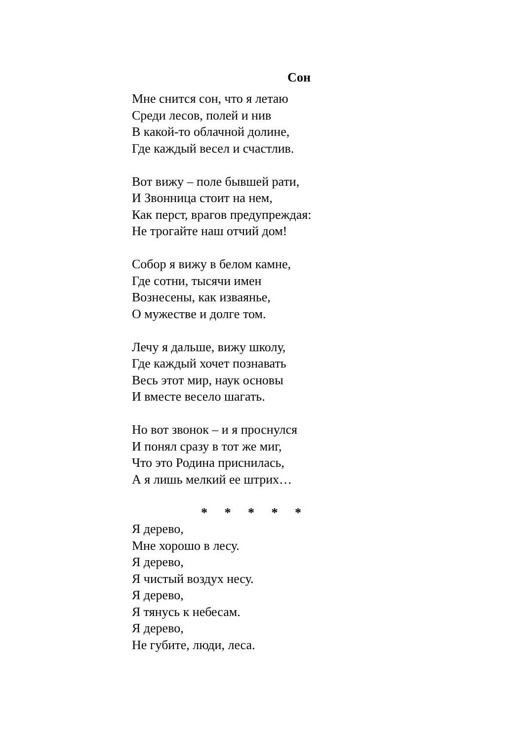Сон
Мне снится сон, что я летаю
Среди лесов, полей и нив
В какой-то облачной долине,
Где каждый весел и счастлив.
Вот вижу – поле бывшей рати,
И Звонница стоит на нем,
Как перст, врагов предупреждая:
Не трогайте наш отчий дом!
Собор я вижу в белом камне,
Где сотни, тысячи имен
Вознесены, как изваянье,
О мужестве и долге том.
Лечу я дальше, вижу школу,
Где каждый хочет познавать
Весь этот мир, наук основы
И вместе весело шагать.
Но вот звонок – и я проснулся
И понял сразу в тот же миг,
Что это Родина приснилась,
А я лишь мелкий ее штрих…
* * * * *
Я дерево,
Мне хорошо в лесу.
Я дерево,
Я чистый воздух несу.
Я дерево,
Я тянусь к небесам.
Я дерево,
Не губите, люди, леса.